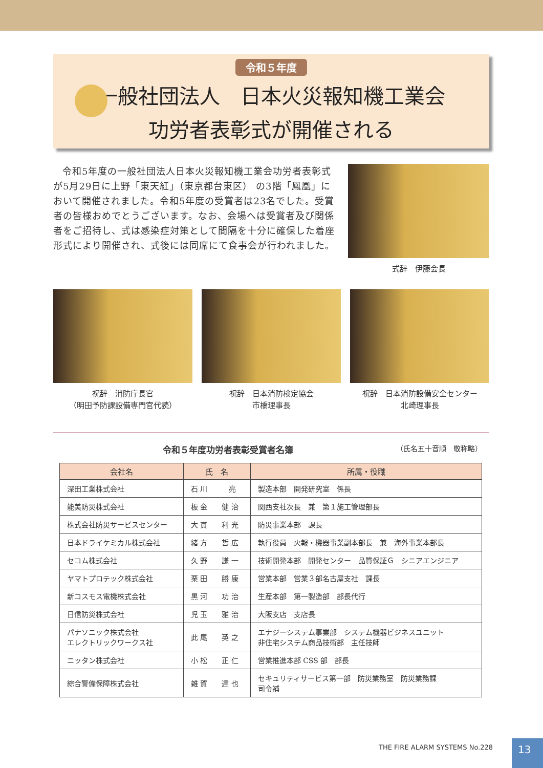令和５年度
一般社団法人　日本火災報知機工業会
功労者表彰式が開催される
令和5年度の一般社団法人日本火災報知機工業会功労者表彰式が5月29日に上野「東天紅」（東京都台東区） の3階「鳳凰」において開催されました。令和5年度の受賞者は23名でした。受賞者の皆様おめでとうございます。なお、会場へは受賞者及び関係者をご招待し、式は感染症対策として間隔を十分に確保した着座形式により開催され、式後には同席にて食事会が行われました。
式辞　伊藤会長
祝辞　消防庁長官
（明田予防課設備専門官代読）
祝辞　日本消防検定協会
市橋理事長
祝辞　日本消防設備安全センター
北崎理事長
令和５年度功労者表彰受賞者名簿 （氏名五十音順　敬称略）
| 会社名 | 氏 名 | 所属・役職 |
| --- | --- | --- |
| 深田工業株式会社 | 石 川 亮 | 製造本部 開発研究室 係長 |
| 能美防災株式会社 | 板 金 健 治 | 関西支社次長 兼 第１施工管理部長 |
| 株式会社防災サービスセンター | 大 貫 利 光 | 防災事業本部 課長 |
| 日本ドライケミカル株式会社 | 緒 方 哲 広 | 執行役員 火報・機器事業副本部長 兼 海外事業本部長 |
| セコム株式会社 | 久 野 謙 一 | 技術開発本部 開発センター 品質保証Ｇ シニアエンジニア |
| ヤマトプロテック株式会社 | 栗 田 勝 康 | 営業本部 営業３部名古屋支社 課長 |
| 新コスモス電機株式会社 | 黒 河 功 治 | 生産本部 第一製造部 部長代行 |
| 日信防災株式会社 | 児 玉 雅 治 | 大阪支店 支店長 |
| パナソニック株式会社 エレクトリックワークス社 | 此 尾 英 之 | エナジーシステム事業部 システム機器ビジネスユニット 非住宅システム商品技術部 主任技師 |
| ニッタン株式会社 | 小 松 正 仁 | 営業推進本部 CSS 部 部長 |
| 綜合警備保障株式会社 | 雑 賀 達 也 | セキュリティサービス第一部 防災業務室 防災業務課 司令補 |
THE FIRE ALARM SYSTEMS No.228 13